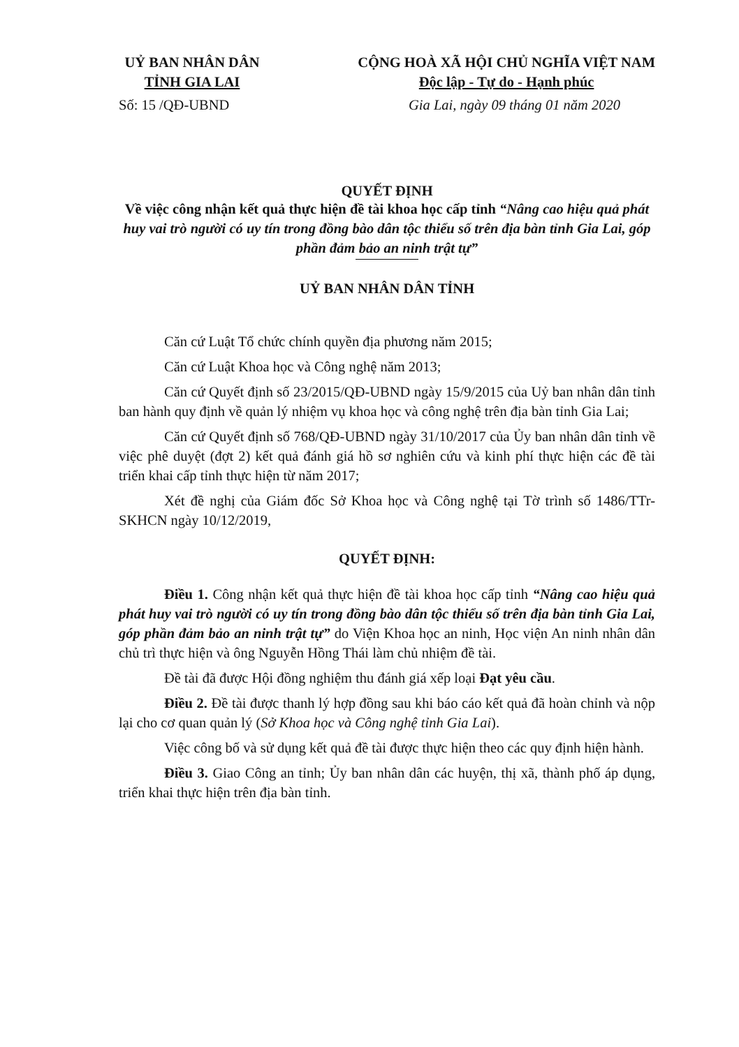UỶ BAN NHÂN DÂN
TỈNH GIA LAI
CỘNG HOÀ XÃ HỘI CHỦ NGHĨA VIỆT NAM
Độc lập - Tự do - Hạnh phúc
Số: 15 /QĐ-UBND Gia Lai, ngày 09 tháng 01 năm 2020
QUYẾT ĐỊNH
Về việc công nhận kết quả thực hiện đề tài khoa học cấp tỉnh “Nâng cao hiệu quả phát huy vai trò người có uy tín trong đồng bào dân tộc thiểu số trên địa bàn tỉnh Gia Lai, góp phần đảm bảo an ninh trật tự”
UỶ BAN NHÂN DÂN TỈNH
Căn cứ Luật Tổ chức chính quyền địa phương năm 2015;
Căn cứ Luật Khoa học và Công nghệ năm 2013;
Căn cứ Quyết định số 23/2015/QĐ-UBND ngày 15/9/2015 của Uỷ ban nhân dân tỉnh ban hành quy định về quản lý nhiệm vụ khoa học và công nghệ trên địa bàn tỉnh Gia Lai;
Căn cứ Quyết định số 768/QĐ-UBND ngày 31/10/2017 của Ủy ban nhân dân tỉnh về việc phê duyệt (đợt 2) kết quả đánh giá hồ sơ nghiên cứu và kinh phí thực hiện các đề tài triển khai cấp tỉnh thực hiện từ năm 2017;
Xét đề nghị của Giám đốc Sở Khoa học và Công nghệ tại Tờ trình số 1486/TTr-SKHCN ngày 10/12/2019,
QUYẾT ĐỊNH:
Điều 1. Công nhận kết quả thực hiện đề tài khoa học cấp tỉnh “Nâng cao hiệu quả phát huy vai trò người có uy tín trong đồng bào dân tộc thiểu số trên địa bàn tỉnh Gia Lai, góp phần đảm bảo an ninh trật tự” do Viện Khoa học an ninh, Học viện An ninh nhân dân chủ trì thực hiện và ông Nguyễn Hồng Thái làm chủ nhiệm đề tài.
Đề tài đã được Hội đồng nghiệm thu đánh giá xếp loại Đạt yêu cầu.
Điều 2. Đề tài được thanh lý hợp đồng sau khi báo cáo kết quả đã hoàn chỉnh và nộp lại cho cơ quan quản lý (Sở Khoa học và Công nghệ tỉnh Gia Lai).
Việc công bố và sử dụng kết quả đề tài được thực hiện theo các quy định hiện hành.
Điều 3. Giao Công an tỉnh; Ủy ban nhân dân các huyện, thị xã, thành phố áp dụng, triển khai thực hiện trên địa bàn tỉnh.